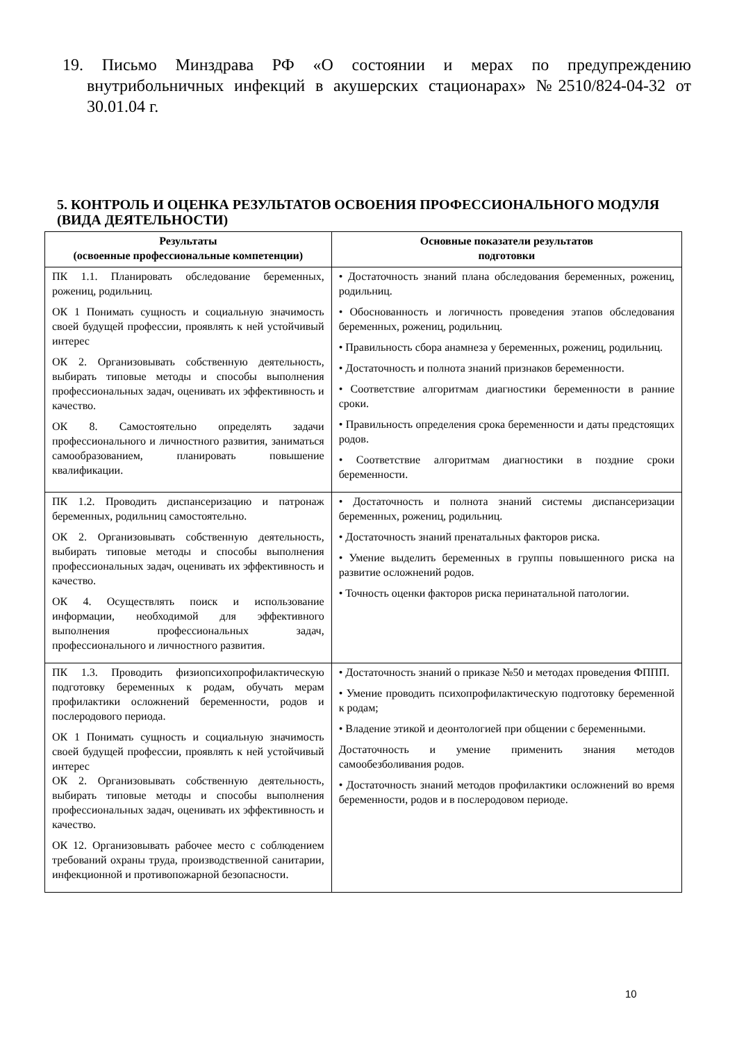19. Письмо Минздрава РФ «О состоянии и мерах по предупреждению внутрибольничных инфекций в акушерских стационарах» №2510/824-04-32 от 30.01.04 г.
5. КОНТРОЛЬ И ОЦЕНКА РЕЗУЛЬТАТОВ ОСВОЕНИЯ ПРОФЕССИОНАЛЬНОГО МОДУЛЯ (ВИДА ДЕЯТЕЛЬНОСТИ)
| Результаты (освоенные профессиональные компетенции) | Основные показатели результатов подготовки |
| --- | --- |
| ПК 1.1. Планировать обследование беременных, рожениц, родильниц. ОК 1 Понимать сущность и социальную значимость своей будущей профессии, проявлять к ней устойчивый интерес ОК 2. Организовывать собственную деятельность, выбирать типовые методы и способы выполнения профессиональных задач, оценивать их эффективность и качество. ОК 8. Самостоятельно определять задачи профессионального и личностного развития, заниматься самообразованием, планировать повышение квалификации. | • Достаточность знаний плана обследования беременных, рожениц, родильниц. • Обоснованность и логичность проведения этапов обследования беременных, рожениц, родильниц. • Правильность сбора анамнеза у беременных, рожениц, родильниц. • Достаточность и полнота знаний признаков беременности. • Соответствие алгоритмам диагностики беременности в ранние сроки. • Правильность определения срока беременности и даты предстоящих родов. • Соответствие алгоритмам диагностики в поздние сроки беременности. |
| ПК 1.2. Проводить диспансеризацию и патронаж беременных, родильниц самостоятельно. ОК 2. Организовывать собственную деятельность, выбирать типовые методы и способы выполнения профессиональных задач, оценивать их эффективность и качество. ОК 4. Осуществлять поиск и использование информации, необходимой для эффективного выполнения профессиональных задач, профессионального и личностного развития. | • Достаточность и полнота знаний системы диспансеризации беременных, рожениц, родильниц. • Достаточность знаний пренатальных факторов риска. • Умение выделить беременных в группы повышенного риска на развитие осложнений родов. • Точность оценки факторов риска перинатальной патологии. |
| ПК 1.3. Проводить физиопсихопрофилактическую подготовку беременных к родам, обучать мерам профилактики осложнений беременности, родов и послеродового периода. ОК 1 Понимать сущность и социальную значимость своей будущей профессии, проявлять к ней устойчивый интерес ОК 2. Организовывать собственную деятельность, выбирать типовые методы и способы выполнения профессиональных задач, оценивать их эффективность и качество. ОК 12. Организовывать рабочее место с соблюдением требований охраны труда, производственной санитарии, инфекционной и противопожарной безопасности. | • Достаточность знаний о приказе №50 и методах проведения ФППП. • Умение проводить психопрофилактическую подготовку беременной к родам; • Владение этикой и деонтологией при общении с беременными. Достаточность и умение применить знания методов самообезболивания родов. • Достаточность знаний методов профилактики осложнений во время беременности, родов и в послеродовом периоде. |
10